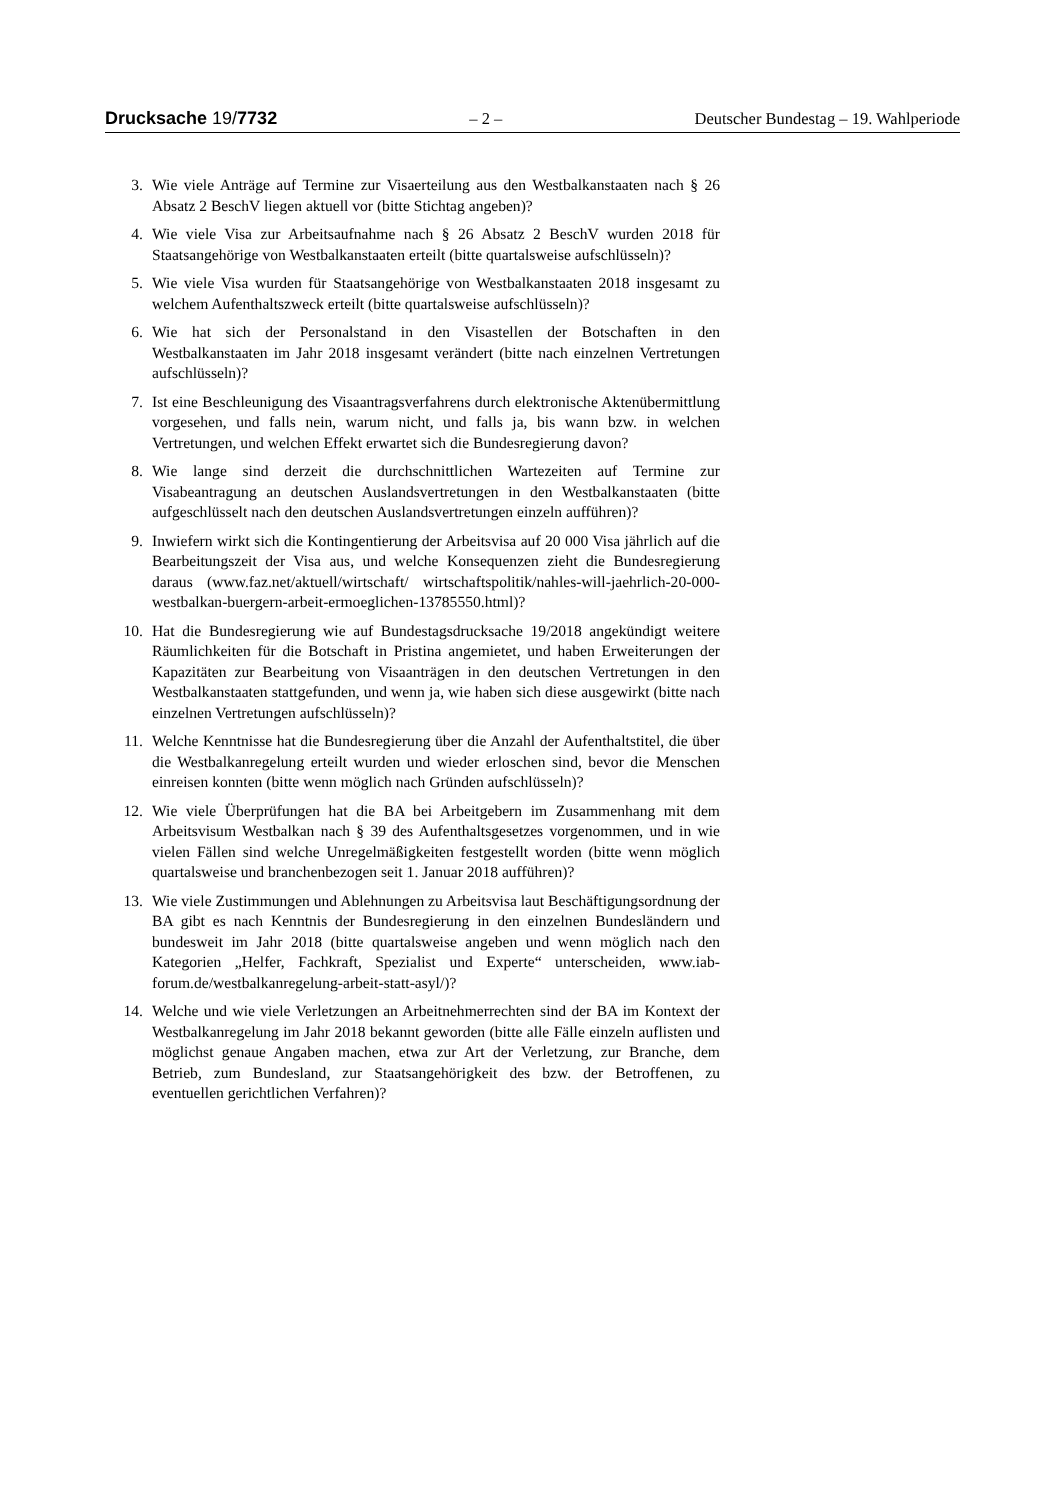Drucksache 19/7732 – 2 – Deutscher Bundestag – 19. Wahlperiode
3. Wie viele Anträge auf Termine zur Visaerteilung aus den Westbalkanstaaten nach § 26 Absatz 2 BeschV liegen aktuell vor (bitte Stichtag angeben)?
4. Wie viele Visa zur Arbeitsaufnahme nach § 26 Absatz 2 BeschV wurden 2018 für Staatsangehörige von Westbalkanstaaten erteilt (bitte quartalsweise aufschlüsseln)?
5. Wie viele Visa wurden für Staatsangehörige von Westbalkanstaaten 2018 insgesamt zu welchem Aufenthaltszweck erteilt (bitte quartalsweise aufschlüsseln)?
6. Wie hat sich der Personalstand in den Visastellen der Botschaften in den Westbalkanstaaten im Jahr 2018 insgesamt verändert (bitte nach einzelnen Vertretungen aufschlüsseln)?
7. Ist eine Beschleunigung des Visaantragsverfahrens durch elektronische Aktenübermittlung vorgesehen, und falls nein, warum nicht, und falls ja, bis wann bzw. in welchen Vertretungen, und welchen Effekt erwartet sich die Bundesregierung davon?
8. Wie lange sind derzeit die durchschnittlichen Wartezeiten auf Termine zur Visabeantragung an deutschen Auslandsvertretungen in den Westbalkanstaaten (bitte aufgeschlüsselt nach den deutschen Auslandsvertretungen einzeln aufführen)?
9. Inwiefern wirkt sich die Kontingentierung der Arbeitsvisa auf 20 000 Visa jährlich auf die Bearbeitungszeit der Visa aus, und welche Konsequenzen zieht die Bundesregierung daraus (www.faz.net/aktuell/wirtschaft/ wirtschaftspolitik/nahles-will-jaehrlich-20-000-westbalkan-buergern-arbeit-ermoeglichen-13785550.html)?
10. Hat die Bundesregierung wie auf Bundestagsdrucksache 19/2018 angekündigt weitere Räumlichkeiten für die Botschaft in Pristina angemietet, und haben Erweiterungen der Kapazitäten zur Bearbeitung von Visaanträgen in den deutschen Vertretungen in den Westbalkanstaaten stattgefunden, und wenn ja, wie haben sich diese ausgewirkt (bitte nach einzelnen Vertretungen aufschlüsseln)?
11. Welche Kenntnisse hat die Bundesregierung über die Anzahl der Aufenthaltstitel, die über die Westbalkanregelung erteilt wurden und wieder erloschen sind, bevor die Menschen einreisen konnten (bitte wenn möglich nach Gründen aufschlüsseln)?
12. Wie viele Überprüfungen hat die BA bei Arbeitgebern im Zusammenhang mit dem Arbeitsvisum Westbalkan nach § 39 des Aufenthaltsgesetzes vorgenommen, und in wie vielen Fällen sind welche Unregelmäßigkeiten festgestellt worden (bitte wenn möglich quartalsweise und branchenbezogen seit 1. Januar 2018 aufführen)?
13. Wie viele Zustimmungen und Ablehnungen zu Arbeitsvisa laut Beschäftigungsordnung der BA gibt es nach Kenntnis der Bundesregierung in den einzelnen Bundesländern und bundesweit im Jahr 2018 (bitte quartalsweise angeben und wenn möglich nach den Kategorien „Helfer, Fachkraft, Spezialist und Experte“ unterscheiden, www.iab-forum.de/westbalkanregelung-arbeit-statt-asyl/)?
14. Welche und wie viele Verletzungen an Arbeitnehmerrechten sind der BA im Kontext der Westbalkanregelung im Jahr 2018 bekannt geworden (bitte alle Fälle einzeln auflisten und möglichst genaue Angaben machen, etwa zur Art der Verletzung, zur Branche, dem Betrieb, zum Bundesland, zur Staatsangehörigkeit des bzw. der Betroffenen, zu eventuellen gerichtlichen Verfahren)?